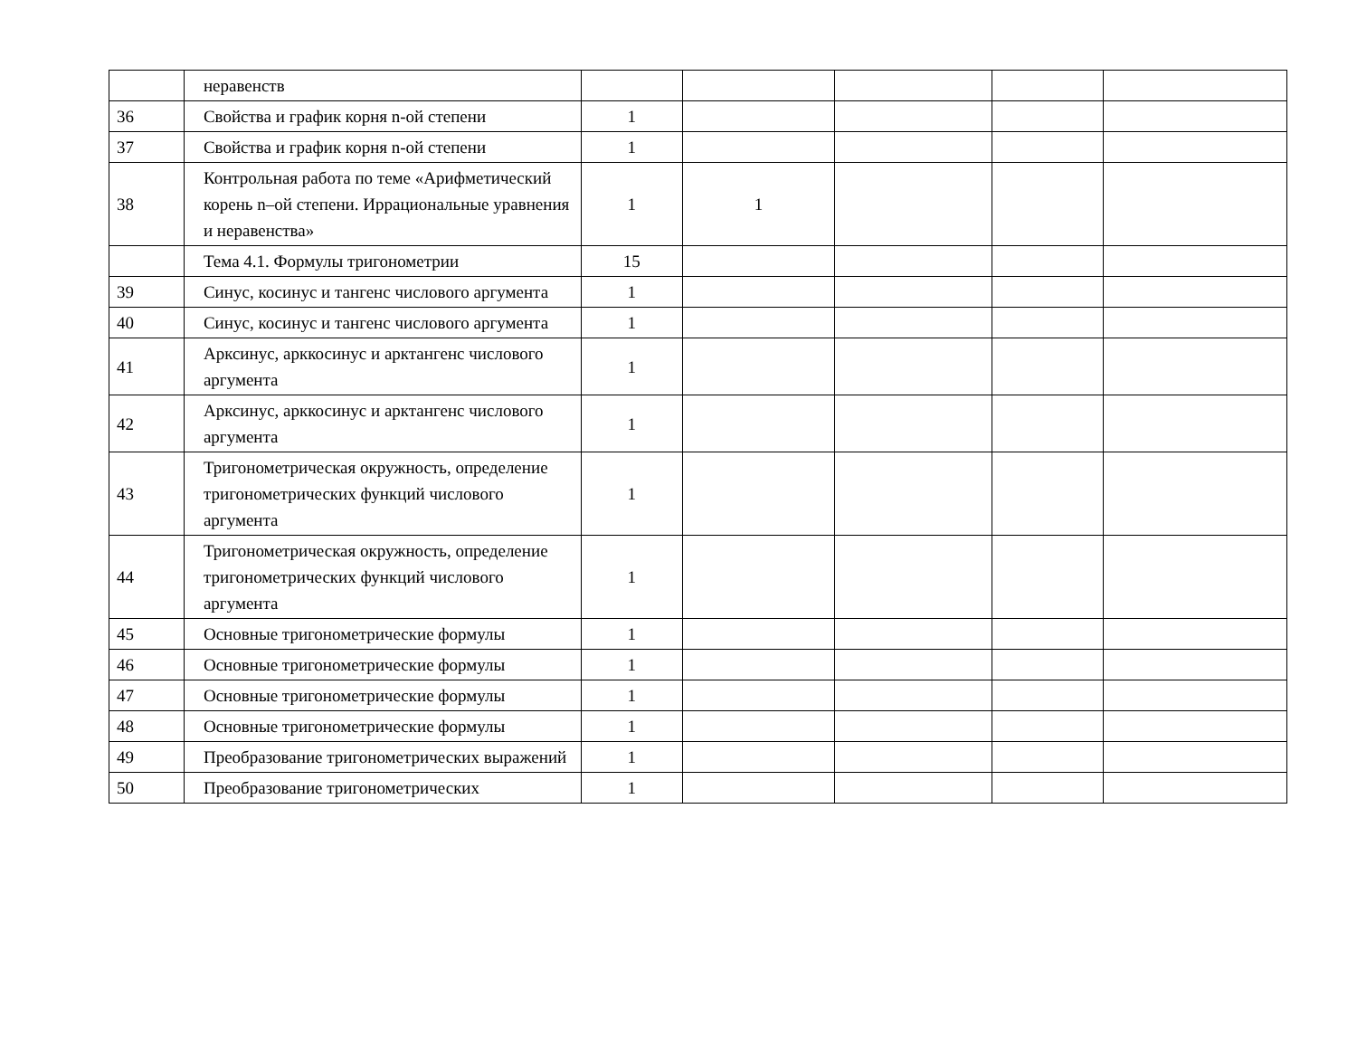| | неравенств | | | | | |
| 36 | Свойства и график корня n-ой степени | 1 | | | | |
| 37 | Свойства и график корня n-ой степени | 1 | | | | |
| 38 | Контрольная работа по теме «Арифметический корень n–ой степени. Иррациональные уравнения и неравенства» | 1 | 1 | | | |
| | Тема 4.1. Формулы тригонометрии | 15 | | | | |
| 39 | Синус, косинус и тангенс числового аргумента | 1 | | | | |
| 40 | Синус, косинус и тангенс числового аргумента | 1 | | | | |
| 41 | Арксинус, арккосинус и арктангенс числового аргумента | 1 | | | | |
| 42 | Арксинус, арккосинус и арктангенс числового аргумента | 1 | | | | |
| 43 | Тригонометрическая окружность, определение тригонометрических функций числового аргумента | 1 | | | | |
| 44 | Тригонометрическая окружность, определение тригонометрических функций числового аргумента | 1 | | | | |
| 45 | Основные тригонометрические формулы | 1 | | | | |
| 46 | Основные тригонометрические формулы | 1 | | | | |
| 47 | Основные тригонометрические формулы | 1 | | | | |
| 48 | Основные тригонометрические формулы | 1 | | | | |
| 49 | Преобразование тригонометрических выражений | 1 | | | | |
| 50 | Преобразование тригонометрических | 1 | | | | |